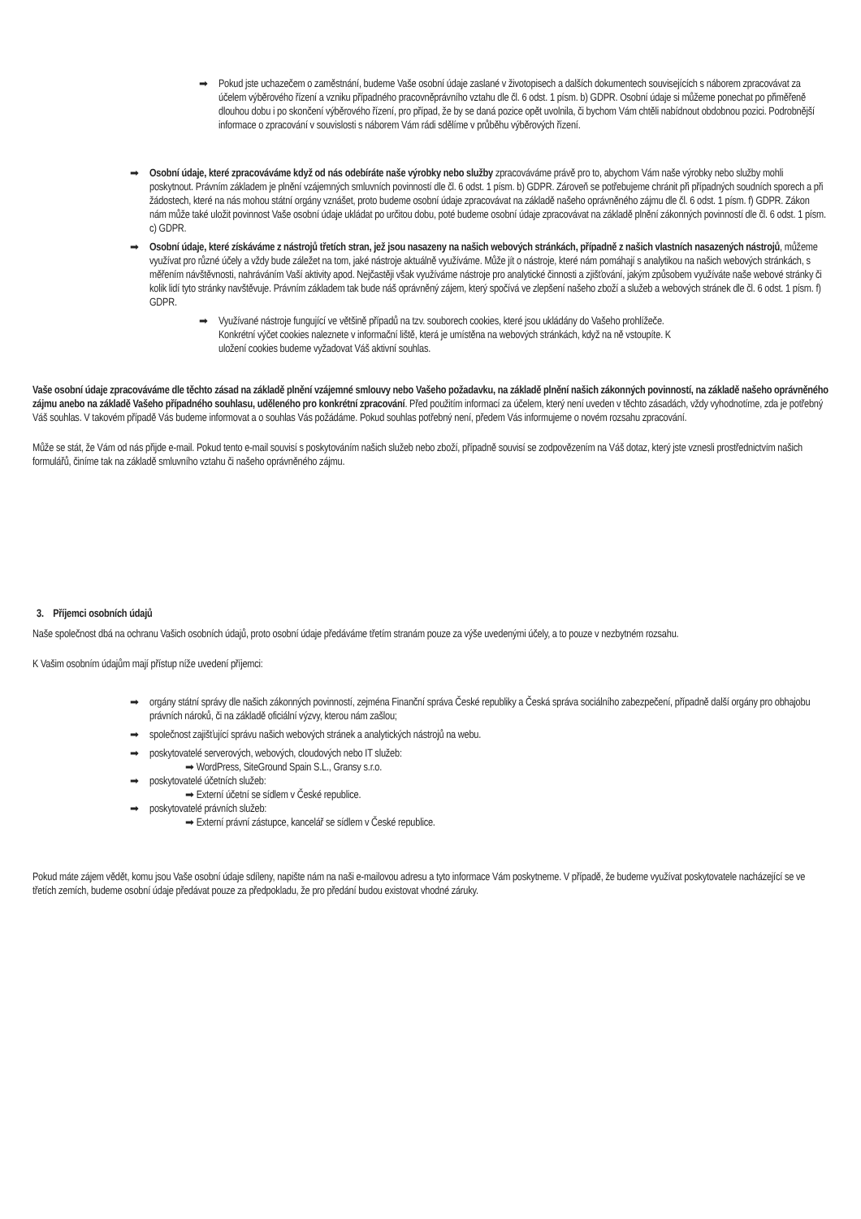➡ Pokud jste uchazečem o zaměstnání, budeme Vaše osobní údaje zaslané v životopisech a dalších dokumentech souvisejících s náborem zpracovávat za účelem výběrového řízení a vzniku případného pracovněprávního vztahu dle čl. 6 odst. 1 písm. b) GDPR. Osobní údaje si můžeme ponechat po přiměřeně dlouhou dobu i po skončení výběrového řízení, pro případ, že by se daná pozice opět uvolnila, či bychom Vám chtěli nabídnout obdobnou pozici. Podrobnější informace o zpracování v souvislosti s náborem Vám rádi sdělíme v průběhu výběrových řízení.
➡ Osobní údaje, které zpracováváme když od nás odebíráte naše výrobky nebo služby zpracováváme právě pro to, abychom Vám naše výrobky nebo služby mohli poskytnout. Právním základem je plnění vzájemných smluvních povinností dle čl. 6 odst. 1 písm. b) GDPR. Zároveň se potřebujeme chránit při případných soudních sporech a při žádostech, které na nás mohou státní orgány vznášet, proto budeme osobní údaje zpracovávat na základě našeho oprávněného zájmu dle čl. 6 odst. 1 písm. f) GDPR. Zákon nám může také uložit povinnost Vaše osobní údaje ukládat po určitou dobu, poté budeme osobní údaje zpracovávat na základě plnění zákonných povinností dle čl. 6 odst. 1 písm. c) GDPR.
➡ Osobní údaje, které získáváme z nástrojů třetích stran, jež jsou nasazeny na našich webových stránkách, případně z našich vlastních nasazených nástrojů, můžeme využívat pro různé účely a vždy bude záležet na tom, jaké nástroje aktuálně využíváme. Může jít o nástroje, které nám pomáhají s analytikou na našich webových stránkách, s měřením návštěvnosti, nahráváním Vaší aktivity apod. Nejčastěji však využíváme nástroje pro analytické činnosti a zjišťování, jakým způsobem využíváte naše webové stránky či kolik lidí tyto stránky navštěvuje. Právním základem tak bude náš oprávněný zájem, který spočívá ve zlepšení našeho zboží a služeb a webových stránek dle čl. 6 odst. 1 písm. f) GDPR.
➡ Využívané nástroje fungující ve většině případů na tzv. souborech cookies, které jsou ukládány do Vašeho prohlížeče. Konkrétní výčet cookies naleznete v informační liště, která je umístěna na webových stránkách, když na ně vstoupíte. K uložení cookies budeme vyžadovat Váš aktivní souhlas.
Vaše osobní údaje zpracováváme dle těchto zásad na základě plnění vzájemné smlouvy nebo Vašeho požadavku, na základě plnění našich zákonných povinností, na základě našeho oprávněného zájmu anebo na základě Vašeho případného souhlasu, uděleného pro konkrétní zpracování. Před použitím informací za účelem, který není uveden v těchto zásadách, vždy vyhodnotíme, zda je potřebný Váš souhlas. V takovém případě Vás budeme informovat a o souhlas Vás požádáme. Pokud souhlas potřebný není, předem Vás informujeme o novém rozsahu zpracování.
Může se stát, že Vám od nás přijde e-mail. Pokud tento e-mail souvisí s poskytováním našich služeb nebo zboží, případně souvisí se zodpovězením na Váš dotaz, který jste vznesli prostřednictvím našich formulářů, činíme tak na základě smluvního vztahu či našeho oprávněného zájmu.
3. Příjemci osobních údajů
Naše společnost dbá na ochranu Vašich osobních údajů, proto osobní údaje předáváme třetím stranám pouze za výše uvedenými účely, a to pouze v nezbytném rozsahu.
K Vašim osobním údajům mají přístup níže uvedení příjemci:
➡ orgány státní správy dle našich zákonných povinností, zejména Finanční správa České republiky a Česká správa sociálního zabezpečení, případně další orgány pro obhajobu právních nároků, či na základě oficiální výzvy, kterou nám zašlou;
➡ společnost zajišťující správu našich webových stránek a analytických nástrojů na webu.
➡ poskytovatelé serverových, webových, cloudových nebo IT služeb:
➡ WordPress, SiteGround Spain S.L., Gransy s.r.o.
➡ poskytovatelé účetních služeb:
➡ Externí účetní se sídlem v České republice.
➡ poskytovatelé právních služeb:
➡ Externí právní zástupce, kancelář se sídlem v České republice.
Pokud máte zájem vědět, komu jsou Vaše osobní údaje sdíleny, napište nám na naši e-mailovou adresu a tyto informace Vám poskytneme. V případě, že budeme využívat poskytovatele nacházející se ve třetích zemích, budeme osobní údaje předávat pouze za předpokladu, že pro předání budou existovat vhodné záruky.